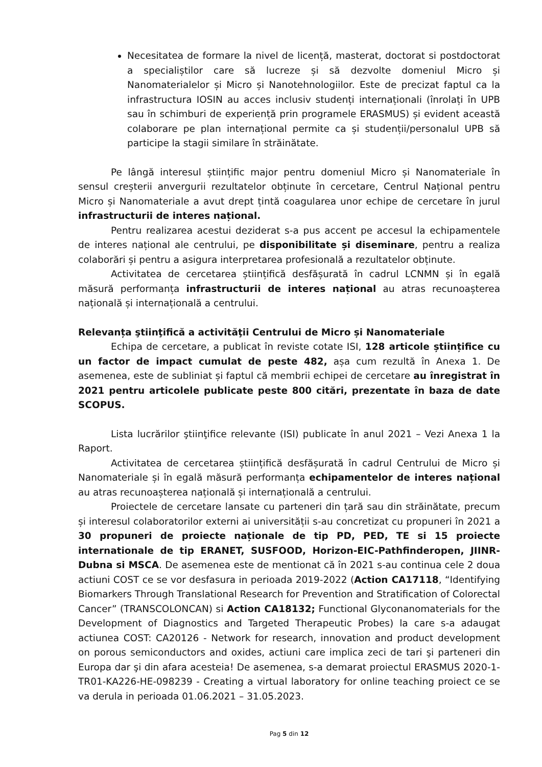Necesitatea de formare la nivel de licență, masterat, doctorat si postdoctorat a specialiștilor care să lucreze și să dezvolte domeniul Micro și Nanomaterialelor și Micro și Nanotehnologiilor. Este de precizat faptul ca la infrastructura IOSIN au acces inclusiv studenți internaționali (înrolați în UPB sau în schimburi de experiență prin programele ERASMUS) și evident această colaborare pe plan internațional permite ca și studenții/personalul UPB să participe la stagii similare în străinătate.
Pe lângă interesul științific major pentru domeniul Micro și Nanomateriale în sensul creșterii anvergurii rezultatelor obținute în cercetare, Centrul Național pentru Micro și Nanomateriale a avut drept țintă coagularea unor echipe de cercetare în jurul infrastructurii de interes național.
Pentru realizarea acestui deziderat s-a pus accent pe accesul la echipamentele de interes național ale centrului, pe disponibilitate și diseminare, pentru a realiza colaborări și pentru a asigura interpretarea profesională a rezultatelor obținute.
Activitatea de cercetarea științifică desfășurată în cadrul LCNMN și în egală măsură performanța infrastructurii de interes național au atras recunoașterea națională și internațională a centrului.
Relevanța ştiinţifică a activităţii Centrului de Micro și Nanomateriale
Echipa de cercetare, a publicat în reviste cotate ISI, 128 articole științifice cu un factor de impact cumulat de peste 482, așa cum rezultă în Anexa 1. De asemenea, este de subliniat și faptul că membrii echipei de cercetare au înregistrat în 2021 pentru articolele publicate peste 800 citări, prezentate în baza de date SCOPUS.
Lista lucrărilor ştiinţifice relevante (ISI) publicate în anul 2021 – Vezi Anexa 1 la Raport.
Activitatea de cercetarea științifică desfășurată în cadrul Centrului de Micro și Nanomateriale și în egală măsură performanța echipamentelor de interes național au atras recunoașterea națională și internațională a centrului.
Proiectele de cercetare lansate cu parteneri din țară sau din străinătate, precum și interesul colaboratorilor externi ai universității s-au concretizat cu propuneri în 2021 a 30 propuneri de proiecte naționale de tip PD, PED, TE si 15 proiecte internationale de tip ERANET, SUSFOOD, Horizon-EIC-Pathfinderopen, JIINR-Dubna si MSCA. De asemenea este de mentionat că în 2021 s-au continua cele 2 doua actiuni COST ce se vor desfasura in perioada 2019-2022 (Action CA17118, “Identifying Biomarkers Through Translational Research for Prevention and Stratification of Colorectal Cancer” (TRANSCOLONCAN) si Action CA18132; Functional Glyconanomaterials for the Development of Diagnostics and Targeted Therapeutic Probes) la care s-a adaugat actiunea COST: CA20126 - Network for research, innovation and product development on porous semiconductors and oxides, actiuni care implica zeci de tari şi parteneri din Europa dar şi din afara acesteia! De asemenea, s-a demarat proiectul ERASMUS 2020-1-TR01-KA226-HE-098239 - Creating a virtual laboratory for online teaching proiect ce se va derula in perioada 01.06.2021 – 31.05.2023.
Pag 5 din 12